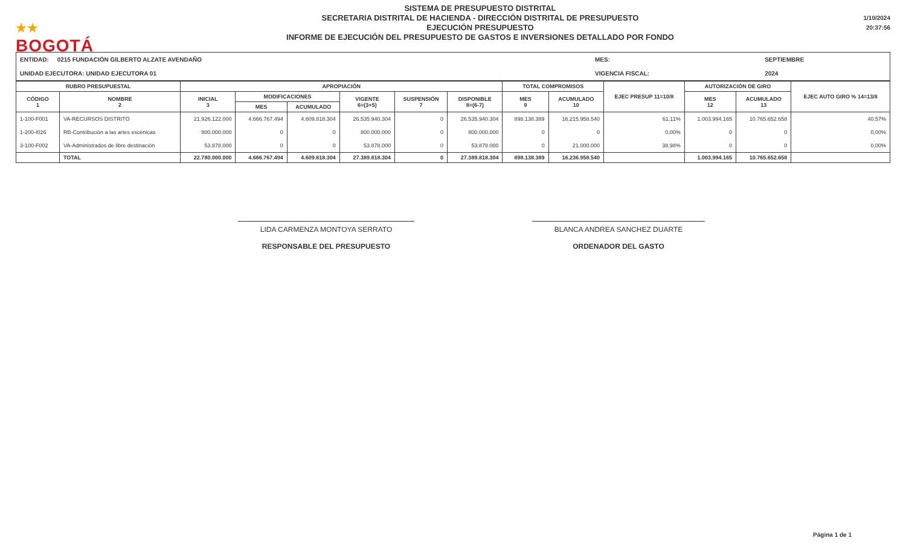★★
BOGOTÁ
SISTEMA DE PRESUPUESTO DISTRITAL
SECRETARIA DISTRITAL DE HACIENDA - DIRECCIÓN DISTRITAL DE PRESUPUESTO
EJECUCIÓN PRESUPUESTO
INFORME DE EJECUCIÓN DEL PRESUPUESTO DE GASTOS E INVERSIONES DETALLADO POR FONDO
1/10/2024
20:37:56
| ENTIDAD: 0215 FUNDACIÓN GILBERTO ALZATE AVENDAÑO | MES: | SEPTIEMBRE |
| UNIDAD EJECUTORA: UNIDAD EJECUTORA 01 | VIGENCIA FISCAL: | 2024 |
| RUBRO PRESUPUESTAL | | APROPIACIÓN | | | | | | TOTAL COMPROMISOS | | EJEC PRESUP 11=10/8 | AUTORIZACIÓN DE GIRO | | EJEC AUTO GIRO % 14=13/8 |
| --- | --- | --- | --- | --- | --- | --- | --- | --- | --- | --- | --- | --- | --- |
| CÓDIGO 1 | NOMBRE 2 | INICIAL 3 | MODIFICACIONES | | VIGENTE 6=(3+5) | SUSPENSIÓN 7 | DISPONIBLE 8=(6-7) | MES 9 | ACUMULADO 10 | | MES 12 | ACUMULADO 13 | |
| | | | MES | ACUMULADO | | | | | | | | | |
| 1-100-F001 | VA-RECURSOS DISTRITO | 21.926.122.000 | 4.666.767.494 | 4.609.818.304 | 26.535.940.304 | 0 | 26.535.940.304 | 898.138.389 | 16.215.958.540 | 61,11% | 1.003.994.165 | 10.765.652.658 | 40,57% |
| 1-200-I026 | RB-Contribución a las artes escénicas | 800.000.000 | 0 | 0 | 800.000.000 | 0 | 800.000.000 | 0 | 0 | 0,00% | 0 | 0 | 0,00% |
| 3-100-F002 | VA-Administrados de libre destinación | 53.878.000 | 0 | 0 | 53.878.000 | 0 | 53.878.000 | 0 | 21.000.000 | 38,98% | 0 | 0 | 0,00% |
| | TOTAL | 22.780.000.000 | 4.666.767.494 | 4.609.818.304 | 27.389.818.304 | 0 | 27.389.818.304 | 898.138.389 | 16.236.958.540 | | 1.003.994.165 | 10.765.652.658 | |
LIDA CARMENZA MONTOYA SERRATO
RESPONSABLE DEL PRESUPUESTO
BLANCA ANDREA SANCHEZ DUARTE
ORDENADOR DEL GASTO
Página 1 de 1